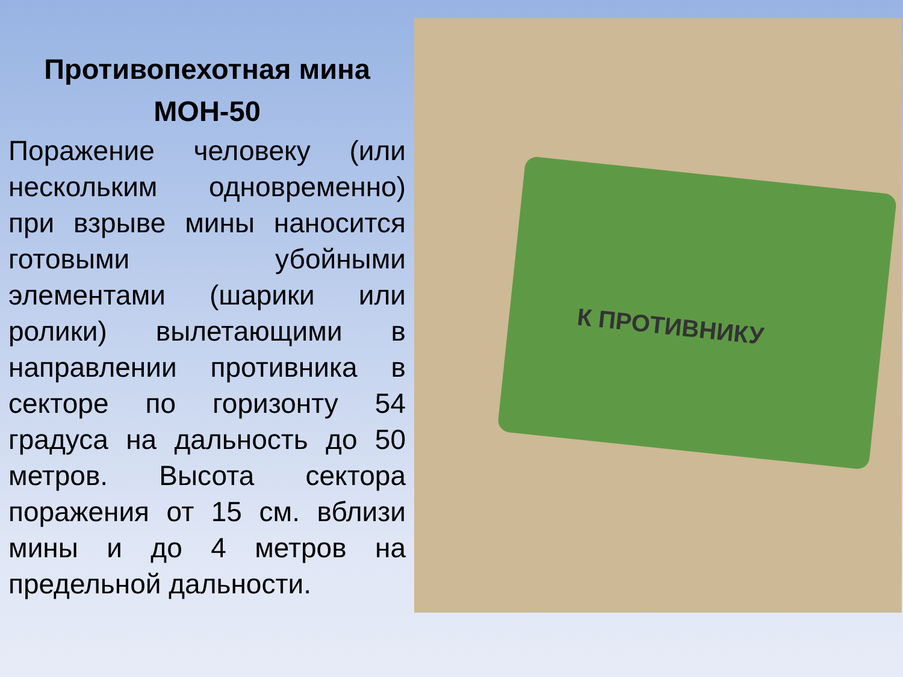Противопехотная мина
МОН-50
Поражение человеку (или нескольким одновременно) при взрыве мины наносится готовыми убойными элементами (шарики или ролики) вылетающими в направлении противника в секторе по горизонту 54 градуса на дальность до 50 метров. Высота сектора поражения от 15 см. вблизи мины и до 4 метров на предельной дальности.
К ПРОТИВНИКУ